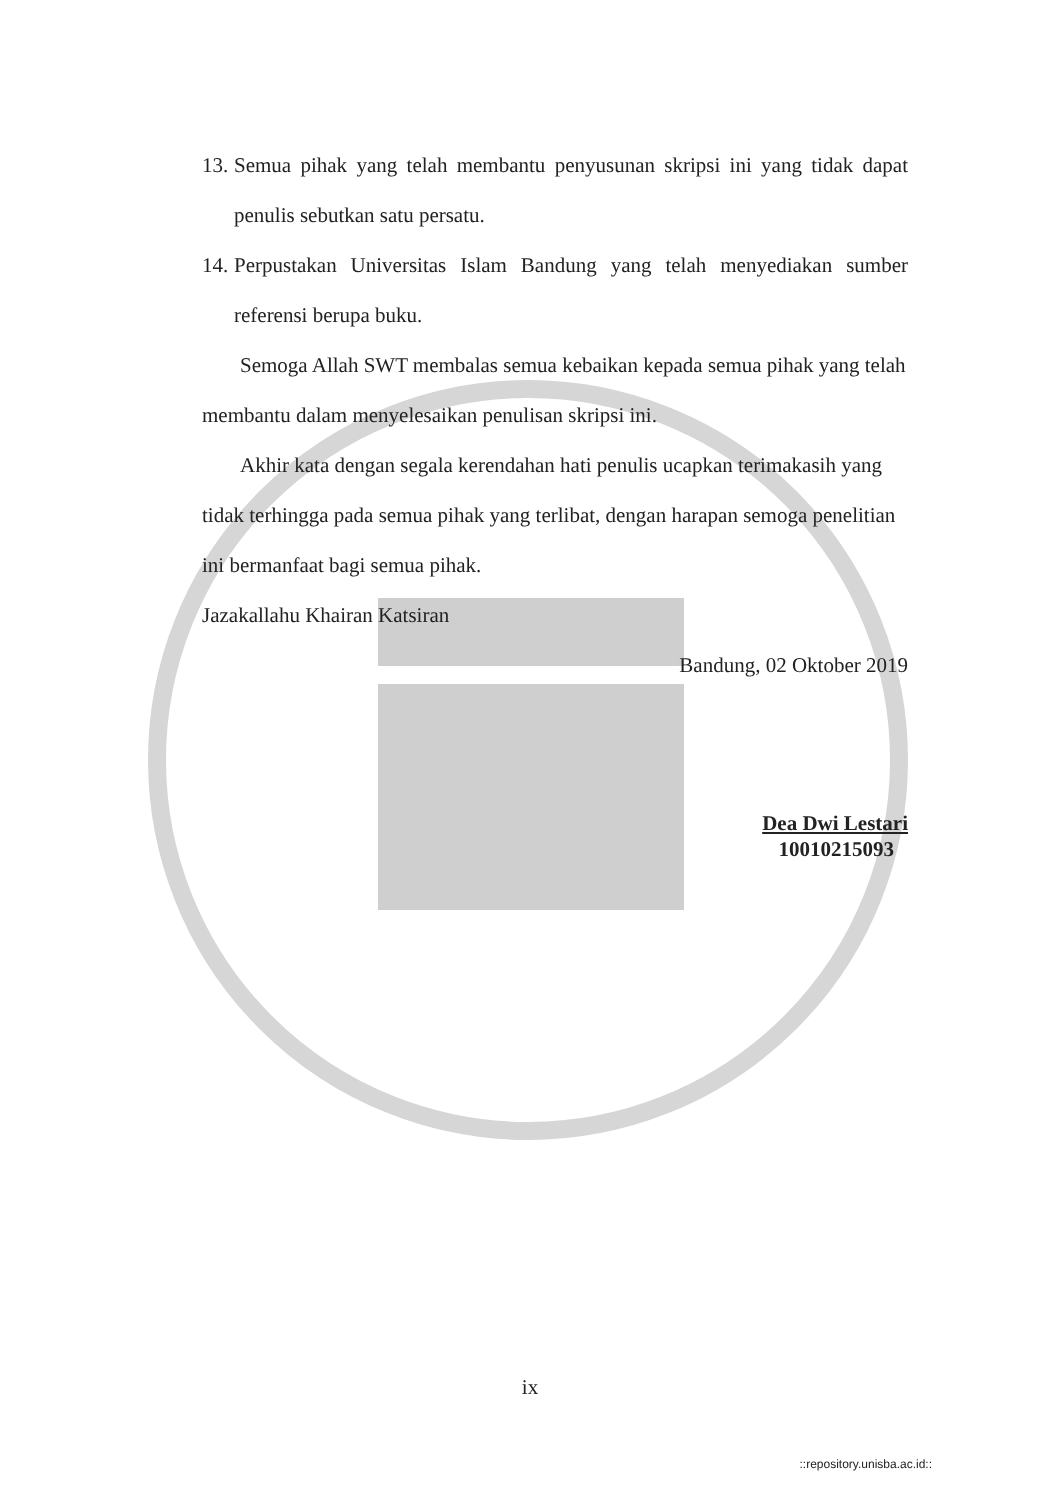13. Semua pihak yang telah membantu penyusunan skripsi ini yang tidak dapat penulis sebutkan satu persatu.
14. Perpustakan Universitas Islam Bandung yang telah menyediakan sumber referensi berupa buku.
Semoga Allah SWT membalas semua kebaikan kepada semua pihak yang telah membantu dalam menyelesaikan penulisan skripsi ini.
Akhir kata dengan segala kerendahan hati penulis ucapkan terimakasih yang tidak terhingga pada semua pihak yang terlibat, dengan harapan semoga penelitian ini bermanfaat bagi semua pihak.
Jazakallahu Khairan Katsiran
Bandung, 02 Oktober 2019
Dea Dwi Lestari
10010215093
ix
::repository.unisba.ac.id::